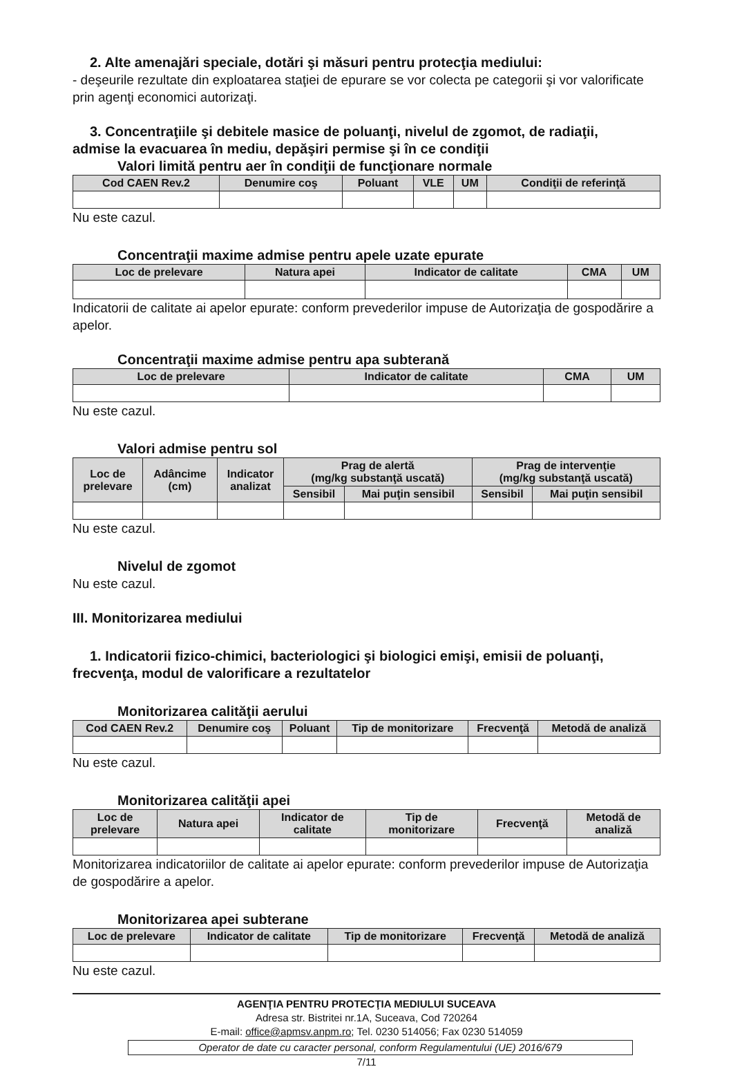2. Alte amenajări speciale, dotări şi măsuri pentru protecţia mediului:
- deşeurile rezultate din exploatarea staţiei de epurare se vor colecta pe categorii şi vor valorificate prin agenţi economici autorizaţi.
3. Concentraţiile şi debitele masice de poluanţi, nivelul de zgomot, de radiaţii,
admise la evacuarea în mediu, depăşiri permise şi în ce condiţii
Valori limită pentru aer în condiţii de funcţionare normale
| Cod CAEN Rev.2 | Denumire coş | Poluant | VLE | UM | Condiţii de referinţă |
| --- | --- | --- | --- | --- | --- |
Nu este cazul.
Concentraţii maxime admise pentru apele uzate epurate
| Loc de prelevare | Natura apei | Indicator de calitate | CMA | UM |
| --- | --- | --- | --- | --- |
Indicatorii de calitate ai apelor epurate: conform prevederilor impuse de Autorizaţia de gospodărire a apelor.
Concentraţii maxime admise pentru apa subterană
| Loc de prelevare | Indicator de calitate | CMA | UM |
| --- | --- | --- | --- |
Nu este cazul.
Valori admise pentru sol
| Loc de prelevare | Adâncime (cm) | Indicator analizat | Prag de alertă (mg/kg substanţă uscată) | | Prag de intervenţie (mg/kg substanţă uscată) | |
| --- | --- | --- | --- | --- | --- | --- |
| | | | Sensibil | Mai puţin sensibil | Sensibil | Mai puţin sensibil |
Nu este cazul.
Nivelul de zgomot
Nu este cazul.
III. Monitorizarea mediului
1. Indicatorii fizico-chimici, bacteriologici şi biologici emişi, emisii de poluanţi,
frecvenţa, modul de valorificare a rezultatelor
Monitorizarea calităţii aerului
| Cod CAEN Rev.2 | Denumire coş | Poluant | Tip de monitorizare | Frecvenţă | Metodă de analiză |
| --- | --- | --- | --- | --- | --- |
Nu este cazul.
Monitorizarea calităţii apei
| Loc de prelevare | Natura apei | Indicator de calitate | Tip de monitorizare | Frecvenţă | Metodă de analiză |
| --- | --- | --- | --- | --- | --- |
Monitorizarea indicatoriilor de calitate ai apelor epurate: conform prevederilor impuse de Autorizaţia de gospodărire a apelor.
Monitorizarea apei subterane
| Loc de prelevare | Indicator de calitate | Tip de monitorizare | Frecvenţă | Metodă de analiză |
| --- | --- | --- | --- | --- |
Nu este cazul.
AGENŢIA PENTRU PROTECŢIA MEDIULUI SUCEAVA
Adresa str. Bistritei nr.1A, Suceava, Cod 720264
E-mail: office@apmsv.anpm.ro; Tel. 0230 514056; Fax 0230 514059
Operator de date cu caracter personal, conform Regulamentului (UE) 2016/679
7/11